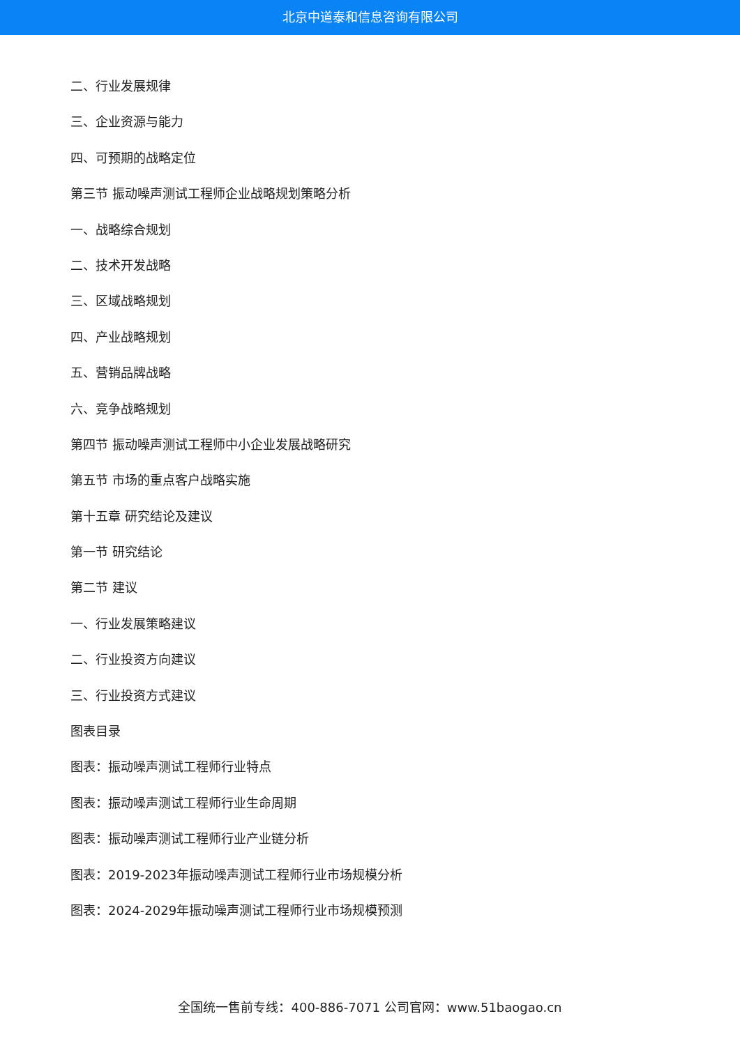北京中道泰和信息咨询有限公司
二、行业发展规律
三、企业资源与能力
四、可预期的战略定位
第三节 振动噪声测试工程师企业战略规划策略分析
一、战略综合规划
二、技术开发战略
三、区域战略规划
四、产业战略规划
五、营销品牌战略
六、竞争战略规划
第四节 振动噪声测试工程师中小企业发展战略研究
第五节 市场的重点客户战略实施
第十五章 研究结论及建议
第一节 研究结论
第二节 建议
一、行业发展策略建议
二、行业投资方向建议
三、行业投资方式建议
图表目录
图表：振动噪声测试工程师行业特点
图表：振动噪声测试工程师行业生命周期
图表：振动噪声测试工程师行业产业链分析
图表：2019-2023年振动噪声测试工程师行业市场规模分析
图表：2024-2029年振动噪声测试工程师行业市场规模预测
全国统一售前专线：400-886-7071 公司官网：www.51baogao.cn